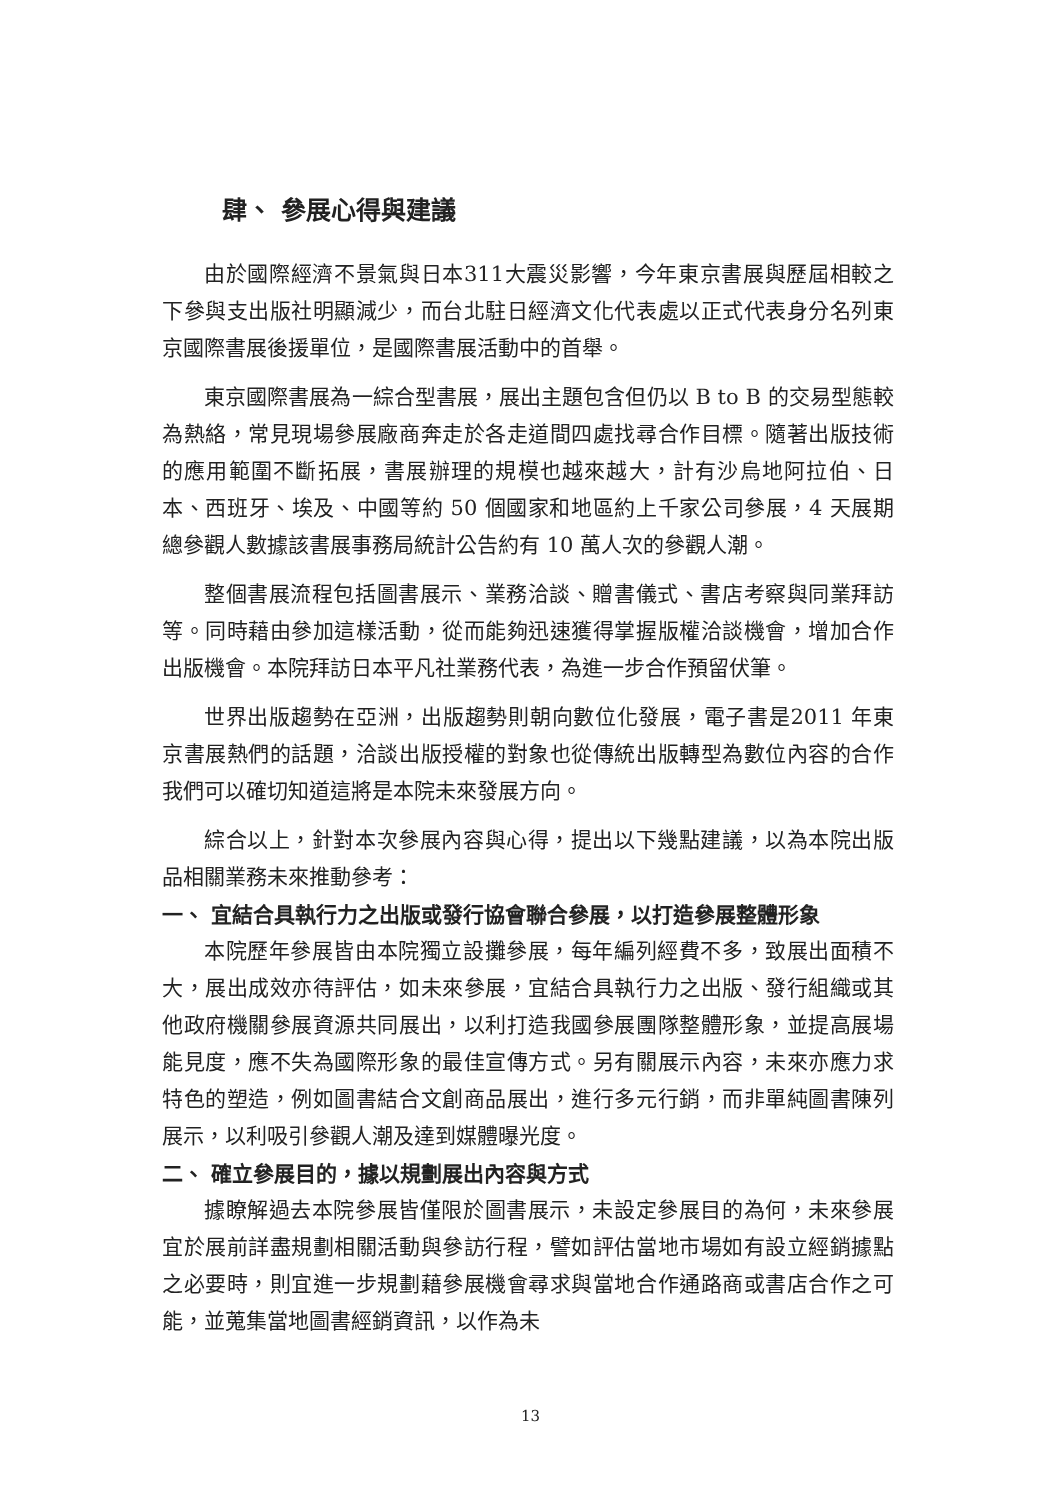肆、 參展心得與建議
由於國際經濟不景氣與日本311大震災影響，今年東京書展與歷屆相較之下參與支出版社明顯減少，而台北駐日經濟文化代表處以正式代表身分名列東京國際書展後援單位，是國際書展活動中的首舉。
東京國際書展為一綜合型書展，展出主題包含但仍以 B to B 的交易型態較為熱絡，常見現場參展廠商奔走於各走道間四處找尋合作目標。隨著出版技術的應用範圍不斷拓展，書展辦理的規模也越來越大，計有沙烏地阿拉伯、日本、西班牙、埃及、中國等約 50 個國家和地區約上千家公司參展，4 天展期總參觀人數據該書展事務局統計公告約有 10 萬人次的參觀人潮。
整個書展流程包括圖書展示、業務洽談、贈書儀式、書店考察與同業拜訪等。同時藉由參加這樣活動，從而能夠迅速獲得掌握版權洽談機會，增加合作出版機會。本院拜訪日本平凡社業務代表，為進一步合作預留伏筆。
世界出版趨勢在亞洲，出版趨勢則朝向數位化發展，電子書是2011 年東京書展熱們的話題，洽談出版授權的對象也從傳統出版轉型為數位內容的合作我們可以確切知道這將是本院未來發展方向。
綜合以上，針對本次參展內容與心得，提出以下幾點建議，以為本院出版品相關業務未來推動參考：
一、 宜結合具執行力之出版或發行協會聯合參展，以打造參展整體形象
本院歷年參展皆由本院獨立設攤參展，每年編列經費不多，致展出面積不大，展出成效亦待評估，如未來參展，宜結合具執行力之出版、發行組織或其他政府機關參展資源共同展出，以利打造我國參展團隊整體形象，並提高展場能見度，應不失為國際形象的最佳宣傳方式。另有關展示內容，未來亦應力求特色的塑造，例如圖書結合文創商品展出，進行多元行銷，而非單純圖書陳列展示，以利吸引參觀人潮及達到媒體曝光度。
二、 確立參展目的，據以規劃展出內容與方式
據瞭解過去本院參展皆僅限於圖書展示，未設定參展目的為何，未來參展宜於展前詳盡規劃相關活動與參訪行程，譬如評估當地市場如有設立經銷據點之必要時，則宜進一步規劃藉參展機會尋求與當地合作通路商或書店合作之可能，並蒐集當地圖書經銷資訊，以作為未
13